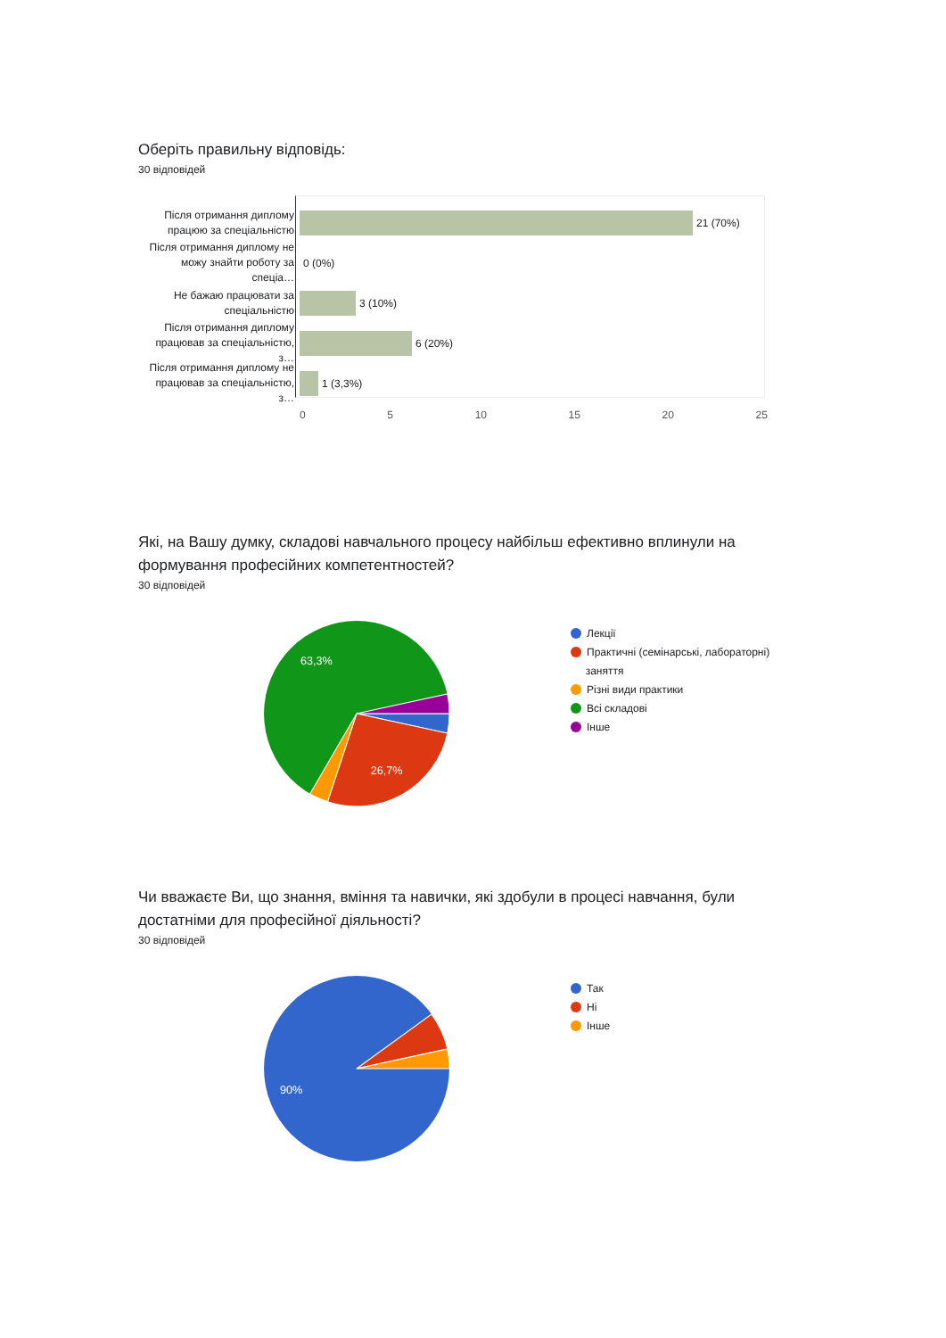Оберіть правильну відповідь:
30 відповідей
Після отримання диплому працюю за спеціальністю
21 (70%)
Після отримання диплому не можу знайти роботу за спеціа…
0 (0%)
Не бажаю працювати за спеціальністю
3 (10%)
Після отримання диплому працював за спеціальністю, з…
6 (20%)
Після отримання диплому не працював за спеціальністю, з…
1 (3,3%)
0 5 10 15 20 25
Які, на Вашу думку, складові навчального процесу найбільш ефективно вплинули на формування професійних компетентностей?
30 відповідей
63,3%
26,7%
Лекції
Практичні (семінарські, лабораторні)
заняття
Різні види практики
Всі складові
Інше
Чи вважаєте Ви, що знання, вміння та навички, які здобули в процесі навчання, були достатніми для професійної діяльності?
30 відповідей
90%
Так
Ні
Інше